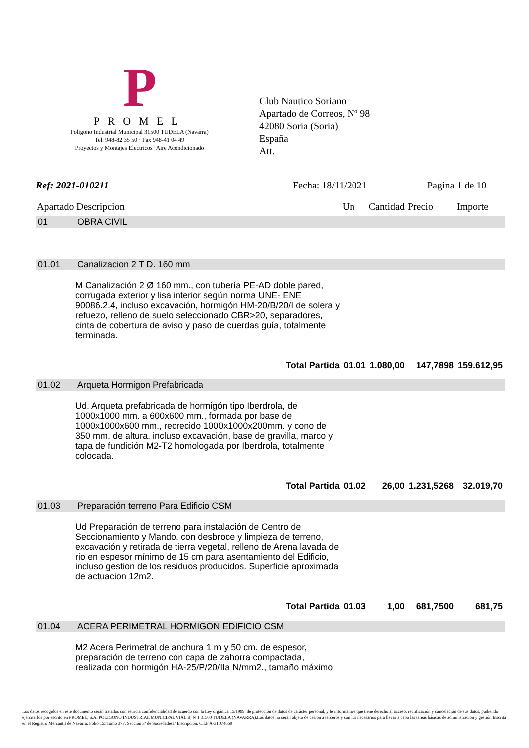P
PROMEL
Poligono Industrial Municipal 31500 TUDELA (Navarra)
Tel. 948-82 35 50 · Fax 948-41 04 49
Proyectos y Montajes Electricos ·Aire Acondicionado
Club Nautico Soriano
Apartado de Correos, Nº 98
42080 Soria (Soria)
España
Att.
Ref: 2021-010211 Fecha: 18/11/2021 Pagina 1 de 10
| Apartado | Descripcion | Un | Cantidad | Precio | Importe |
| --- | --- | --- | --- | --- | --- |
| 01 | OBRA CIVIL | | | | |
| 01.01 | Canalizacion 2 T D. 160 mm | | | | |
| | M Canalización 2 Ø 160 mm., con tubería PE-AD doble pared, corrugada exterior y lisa interior según norma UNE- ENE 90086.2.4, incluso excavación, hormigón HM-20/B/20/I de solera y refuezo, relleno de suelo seleccionado CBR>20, separadores, cinta de cobertura de aviso y paso de cuerdas guía, totalmente terminada. | | | | |
| | Total Partida | 01.01 | 1.080,00 | 147,7898 | 159.612,95 |
| 01.02 | Arqueta Hormigon Prefabricada | | | | |
| | Ud. Arqueta prefabricada de hormigón tipo Iberdrola, de 1000x1000 mm. a 600x600 mm., formada por base de 1000x1000x600 mm., recrecido 1000x1000x200mm. y cono de 350 mm. de altura, incluso excavación, base de gravilla, marco y tapa de fundición M2-T2 homologada por Iberdrola, totalmente colocada. | | | | |
| | Total Partida | 01.02 | 26,00 | 1.231,5268 | 32.019,70 |
| 01.03 | Preparación terreno Para Edificio CSM | | | | |
| | Ud Preparación de terreno para instalación de Centro de Seccionamiento y Mando, con desbroce y limpieza de terreno, excavación y retirada de tierra vegetal, relleno de Arena lavada de rio en espesor mínimo de 15 cm para asentamiento del Edificio, incluso gestion de los residuos producidos. Superficie aproximada de actuacion 12m2. | | | | |
| | Total Partida | 01.03 | 1,00 | 681,7500 | 681,75 |
| 01.04 | ACERA PERIMETRAL HORMIGON EDIFICIO CSM | | | | |
| | M2 Acera Perimetral de anchura 1 m y 50 cm. de espesor, preparación de terreno con capa de zahorra compactada, realizada con hormigón HA-25/P/20/IIa N/mm2., tamaño máximo | | | | |
Los datos recogidos en este documento serán tratados con estricta confidencialidad de acuerdo con la Ley orgánica 15/1999, de protección de datos de carácter personal, y le informamos que tiene derecho al acceso, rectificación y cancelación de sus datos, pudiendo ejercitarlos por escrito en PROMEL, S.A. POLIGONO INDUSTRIAL MUNICIPAL VIAL B, Nº1 31500 TUDELA (NAVARRA).Los datos no serán objeto de cesión a terceros y son los necesarios para llevar a cabo las tareas básicas de administración y gestión.Inscrita en el Registro Mercantil de Navarra. Folio 155Tomo 377. Sección 3ª de Sociedades1ª Inscripción. C.I.F A-31074669